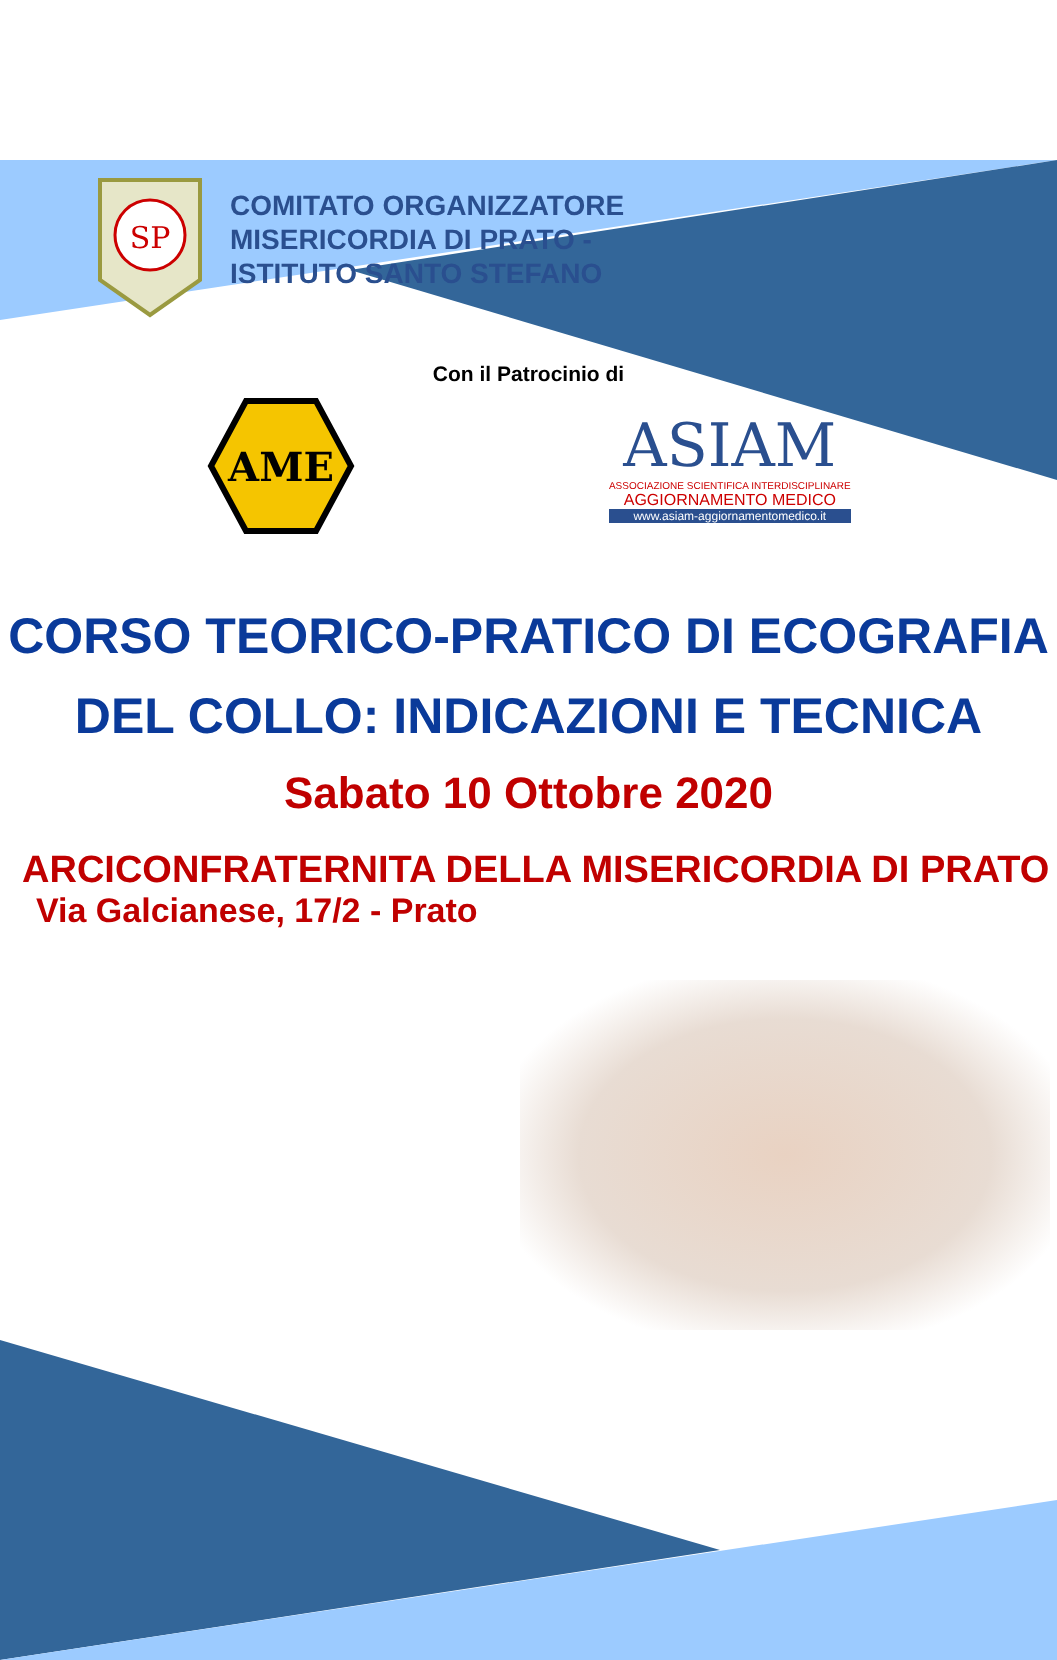SP
COMITATO ORGANIZZATORE
MISERICORDIA DI PRATO -
ISTITUTO SANTO STEFANO
Con il Patrocinio di
AME
ASIAM
ASSOCIAZIONE SCIENTIFICA INTERDISCIPLINARE
AGGIORNAMENTO MEDICO
www.asiam-aggiornamentomedico.it
CORSO TEORICO-PRATICO DI ECOGRAFIA
DEL COLLO: INDICAZIONI E TECNICA
Sabato 10 Ottobre 2020
ARCICONFRATERNITA DELLA MISERICORDIA DI PRATO
Via Galcianese, 17/2 - Prato